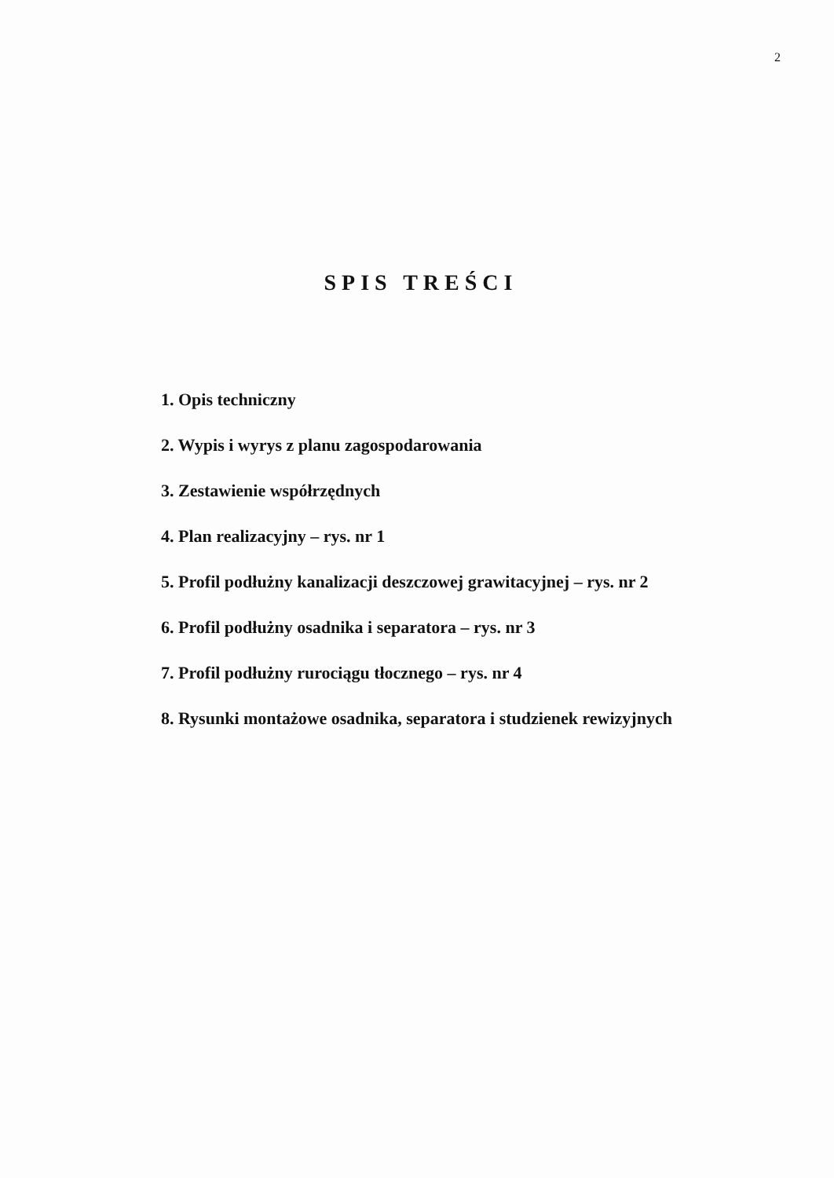2
SPIS TREŚCI
1. Opis techniczny
2. Wypis i wyrys z planu zagospodarowania
3. Zestawienie współrzędnych
4. Plan realizacyjny – rys. nr 1
5. Profil podłużny kanalizacji deszczowej grawitacyjnej – rys. nr 2
6. Profil podłużny osadnika i separatora – rys. nr 3
7. Profil podłużny rurociągu tłocznego – rys. nr 4
8. Rysunki montażowe osadnika, separatora i studzienek rewizyjnych